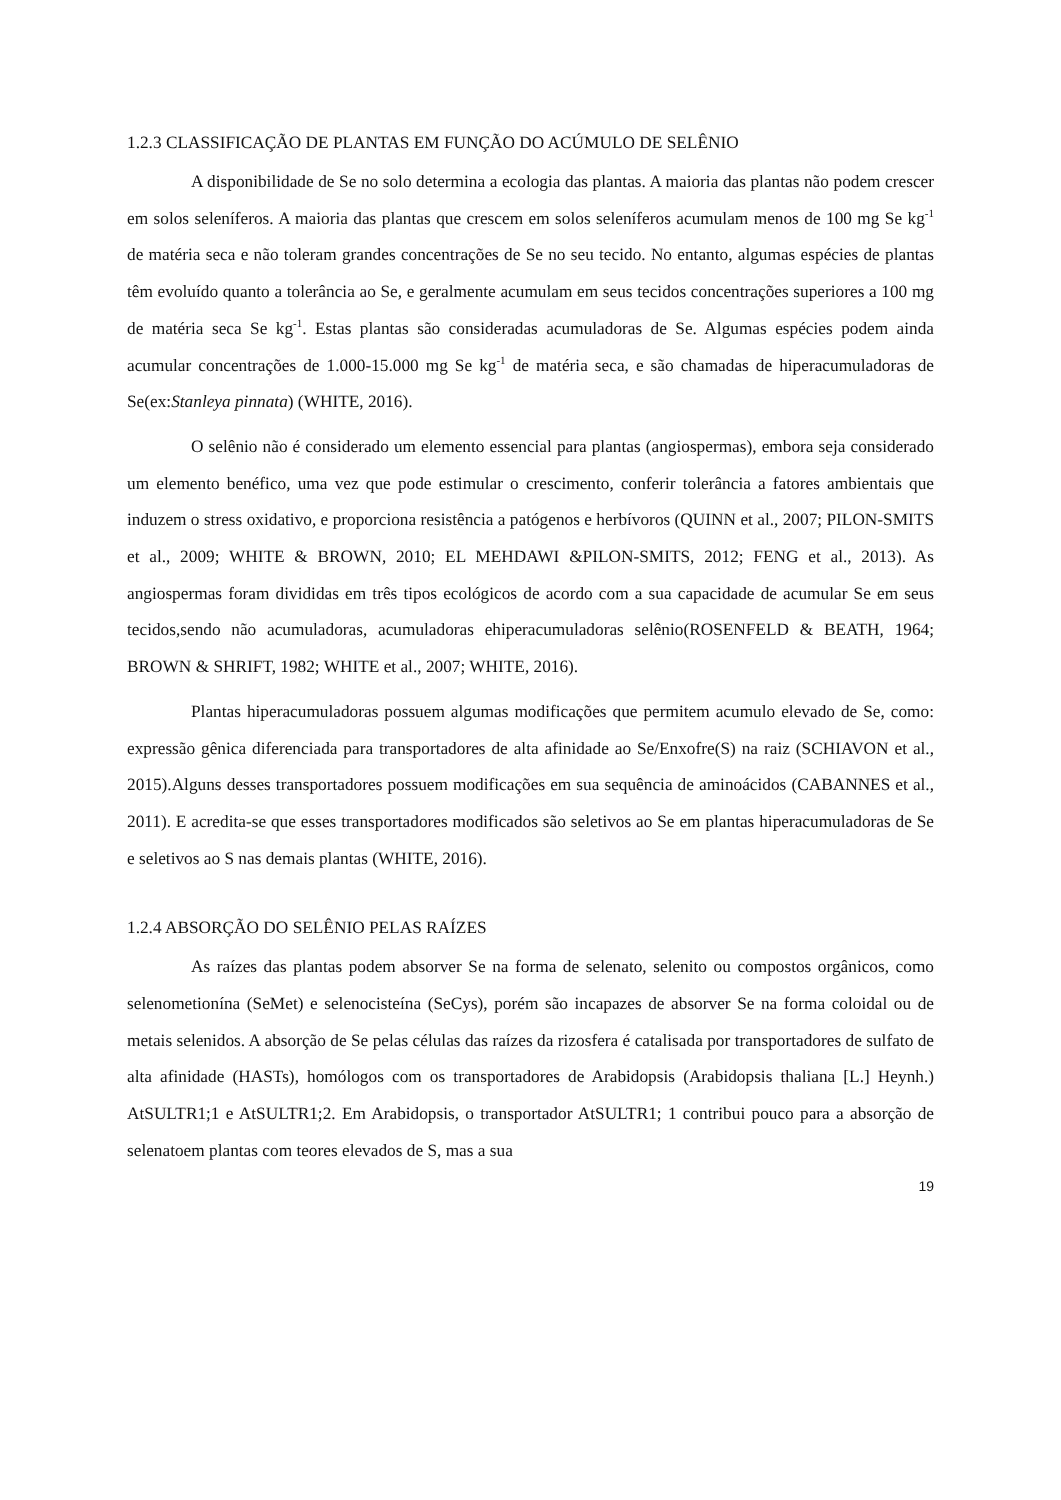1.2.3 CLASSIFICAÇÃO DE PLANTAS EM FUNÇÃO DO ACÚMULO DE SELÊNIO
A disponibilidade de Se no solo determina a ecologia das plantas. A maioria das plantas não podem crescer em solos seleníferos. A maioria das plantas que crescem em solos seleníferos acumulam menos de 100 mg Se kg<sup>-1</sup> de matéria seca e não toleram grandes concentrações de Se no seu tecido. No entanto, algumas espécies de plantas têm evoluído quanto a tolerância ao Se, e geralmente acumulam em seus tecidos concentrações superiores a 100 mg de matéria seca Se kg<sup>-1</sup>. Estas plantas são consideradas acumuladoras de Se. Algumas espécies podem ainda acumular concentrações de 1.000-15.000 mg Se kg<sup>-1</sup> de matéria seca, e são chamadas de hiperacumuladoras de Se(ex:Stanleya pinnata) (WHITE, 2016).
O selênio não é considerado um elemento essencial para plantas (angiospermas), embora seja considerado um elemento benéfico, uma vez que pode estimular o crescimento, conferir tolerância a fatores ambientais que induzem o stress oxidativo, e proporciona resistência a patógenos e herbívoros (QUINN et al., 2007; PILON-SMITS et al., 2009; WHITE & BROWN, 2010; EL MEHDAWI &PILON-SMITS, 2012; FENG et al., 2013). As angiospermas foram divididas em três tipos ecológicos de acordo com a sua capacidade de acumular Se em seus tecidos,sendo não acumuladoras, acumuladoras ehiperacumuladoras selênio(ROSENFELD & BEATH, 1964; BROWN & SHRIFT, 1982; WHITE et al., 2007; WHITE, 2016).
Plantas hiperacumuladoras possuem algumas modificações que permitem acumulo elevado de Se, como: expressão gênica diferenciada para transportadores de alta afinidade ao Se/Enxofre(S) na raiz (SCHIAVON et al., 2015).Alguns desses transportadores possuem modificações em sua sequência de aminoácidos (CABANNES et al., 2011). E acredita-se que esses transportadores modificados são seletivos ao Se em plantas hiperacumuladoras de Se e seletivos ao S nas demais plantas (WHITE, 2016).
1.2.4 ABSORÇÃO DO SELÊNIO PELAS RAÍZES
As raízes das plantas podem absorver Se na forma de selenato, selenito ou compostos orgânicos, como selenometionína (SeMet) e selenocisteína (SeCys), porém são incapazes de absorver Se na forma coloidal ou de metais selenidos. A absorção de Se pelas células das raízes da rizosfera é catalisada por transportadores de sulfato de alta afinidade (HASTs), homólogos com os transportadores de Arabidopsis (Arabidopsis thaliana [L.] Heynh.) AtSULTR1;1 e AtSULTR1;2. Em Arabidopsis, o transportador AtSULTR1; 1 contribui pouco para a absorção de selenatoem plantas com teores elevados de S, mas a sua
19